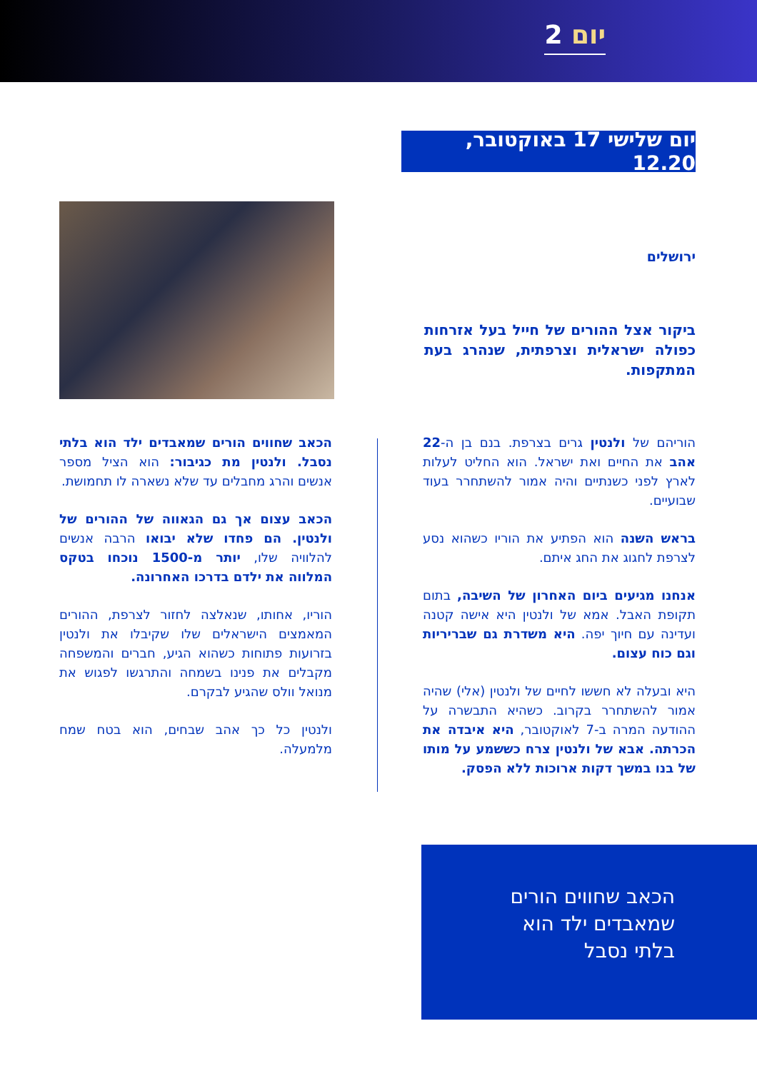יום 2
יום שלישי 17 באוקטובר, 12.20
ירושלים
ביקור אצל ההורים של חייל בעל אזרחות כפולה ישראלית וצרפתית, שנהרג בעת המתקפות.
הוריהם של ולנטין גרים בצרפת. בנם בן ה-22 אהב את החיים ואת ישראל. הוא החליט לעלות לארץ לפני כשנתיים והיה אמור להשתחרר בעוד שבועיים.
בראש השנה הוא הפתיע את הוריו כשהוא נסע לצרפת לחגוג את החג איתם.
אנחנו מגיעים ביום האחרון של השיבה, בתום תקופת האבל. אמא של ולנטין היא אישה קטנה ועדינה עם חיוך יפה. היא משדרת גם שבריריות וגם כוח עצום.
היא ובעלה לא חששו לחיים של ולנטין (אלי) שהיה אמור להשתחרר בקרוב. כשהיא התבשרה על ההודעה המרה ב-7 לאוקטובר, היא איבדה את הכרתה. אבא של ולנטין צרח כששמע על מותו של בנו במשך דקות ארוכות ללא הפסק.
הכאב שחווים הורים שמאבדים ילד הוא בלתי נסבל. ולנטין מת כגיבור: הוא הציל מספר אנשים והרג מחבלים עד שלא נשארה לו תחמושת.
הכאב עצום אך גם הגאווה של ההורים של ולנטין. הם פחדו שלא יבואו הרבה אנשים להלוויה שלו, יותר מ-1500 נוכחו בטקס המלווה את ילדם בדרכו האחרונה.
הוריו, אחותו, שנאלצה לחזור לצרפת, ההורים המאמצים הישראלים שלו שקיבלו את ולנטין בזרועות פתוחות כשהוא הגיע, חברים והמשפחה מקבלים את פנינו בשמחה והתרגשו לפגוש את מנואל וולס שהגיע לבקרם.
ולנטין כל כך אהב שבחים, הוא בטח שמח מלמעלה.
הכאב שחווים הורים
שמאבדים ילד הוא
בלתי נסבל